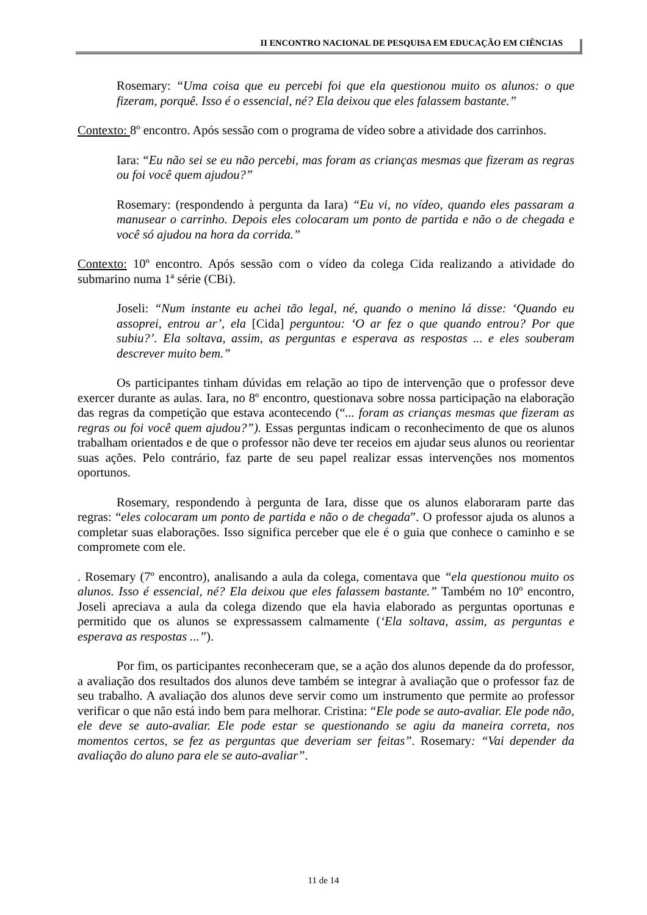II ENCONTRO NACIONAL DE PESQUISA EM EDUCAÇÃO EM CIÊNCIAS
Rosemary: “Uma coisa que eu percebi foi que ela questionou muito os alunos: o que fizeram, porquê. Isso é o essencial, né? Ela deixou que eles falassem bastante.”
Contexto: 8º encontro. Após sessão com o programa de vídeo sobre a atividade dos carrinhos.
Iara: “Eu não sei se eu não percebi, mas foram as crianças mesmas que fizeram as regras ou foi você quem ajudou?”
Rosemary: (respondendo à pergunta da Iara) “Eu vi, no vídeo, quando eles passaram a manusear o carrinho. Depois eles colocaram um ponto de partida e não o de chegada e você só ajudou na hora da corrida.”
Contexto: 10º encontro. Após sessão com o vídeo da colega Cida realizando a atividade do submarino numa 1ª série (CBi).
Joseli: “Num instante eu achei tão legal, né, quando o menino lá disse: ‘Quando eu assoprei, entrou ar’, ela [Cida] perguntou: ‘O ar fez o que quando entrou? Por que subiu?’. Ela soltava, assim, as perguntas e esperava as respostas ... e eles souberam descrever muito bem.”
Os participantes tinham dúvidas em relação ao tipo de intervenção que o professor deve exercer durante as aulas. Iara, no 8º encontro, questionava sobre nossa participação na elaboração das regras da competição que estava acontecendo (“... foram as crianças mesmas que fizeram as regras ou foi você quem ajudou?”). Essas perguntas indicam o reconhecimento de que os alunos trabalham orientados e de que o professor não deve ter receios em ajudar seus alunos ou reorientar suas ações. Pelo contrário, faz parte de seu papel realizar essas intervenções nos momentos oportunos.
Rosemary, respondendo à pergunta de Iara, disse que os alunos elaboraram parte das regras: “eles colocaram um ponto de partida e não o de chegada”. O professor ajuda os alunos a completar suas elaborações. Isso significa perceber que ele é o guia que conhece o caminho e se compromete com ele.
. Rosemary (7º encontro), analisando a aula da colega, comentava que “ela questionou muito os alunos. Isso é essencial, né? Ela deixou que eles falassem bastante.” Também no 10º encontro, Joseli apreciava a aula da colega dizendo que ela havia elaborado as perguntas oportunas e permitido que os alunos se expressassem calmamente (‘Ela soltava, assim, as perguntas e esperava as respostas ...”).
Por fim, os participantes reconheceram que, se a ação dos alunos depende da do professor, a avaliação dos resultados dos alunos deve também se integrar à avaliação que o professor faz de seu trabalho. A avaliação dos alunos deve servir como um instrumento que permite ao professor verificar o que não está indo bem para melhorar. Cristina: “Ele pode se auto-avaliar. Ele pode não, ele deve se auto-avaliar. Ele pode estar se questionando se agiu da maneira correta, nos momentos certos, se fez as perguntas que deveriam ser feitas”. Rosemary: “Vai depender da avaliação do aluno para ele se auto-avaliar”.
11 de 14